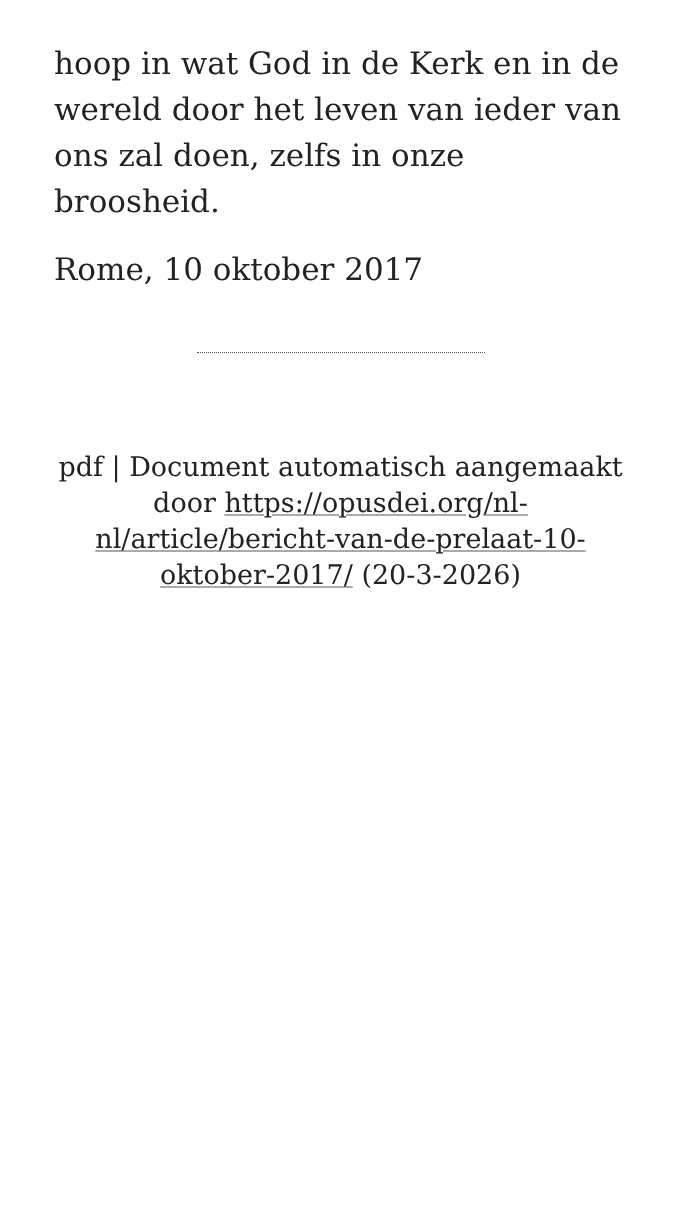hoop in wat God in de Kerk en in de wereld door het leven van ieder van ons zal doen, zelfs in onze broosheid.
Rome, 10 oktober 2017
pdf | Document automatisch aangemaakt door https://opusdei.org/nl-nl/article/bericht-van-de-prelaat-10-oktober-2017/ (20-3-2026)